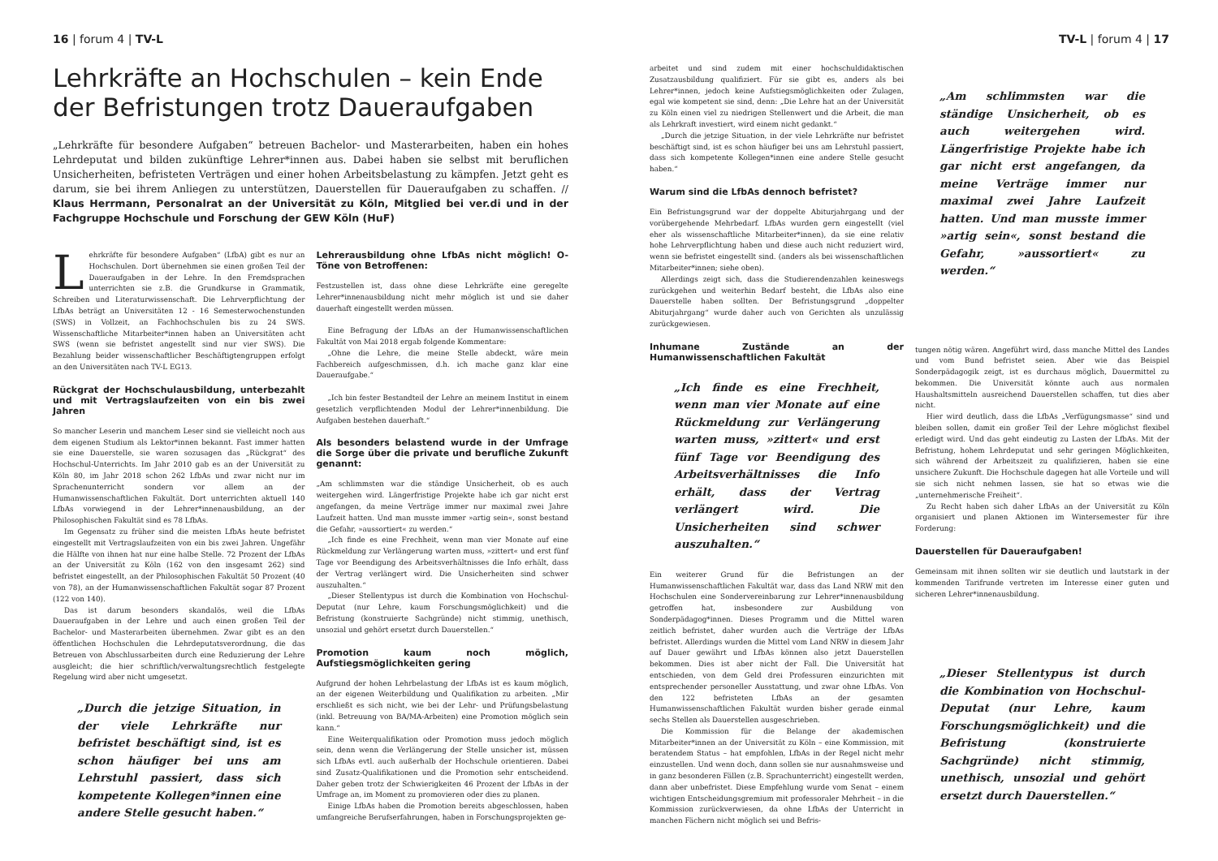16 | forum 4 | TV-L
Lehrkräfte an Hochschulen – kein Ende der Befristungen trotz Daueraufgaben
„Lehrkräfte für besondere Aufgaben“ betreuen Bachelor- und Masterarbeiten, haben ein hohes Lehrdeputat und bilden zukünftige Lehrer*innen aus. Dabei haben sie selbst mit beruflichen Unsicherheiten, befristeten Verträgen und einer hohen Arbeitsbelastung zu kämpfen. Jetzt geht es darum, sie bei ihrem Anliegen zu unterstützen, Dauerstellen für Daueraufgaben zu schaffen. // Klaus Herrmann, Personalrat an der Universität zu Köln, Mitglied bei ver.di und in der Fachgruppe Hochschule und Forschung der GEW Köln (HuF)
Lehrkräfte für besondere Aufgaben“ (LfbA) gibt es nur an Hochschulen. Dort übernehmen sie einen großen Teil der Daueraufgaben in der Lehre. In den Fremdsprachen unterrichten sie z.B. die Grundkurse in Grammatik, Schreiben und Literaturwissenschaft. Die Lehrverpflichtung der LfbAs beträgt an Universitäten 12 - 16 Semesterwochenstunden (SWS) in Vollzeit, an Fachhochschulen bis zu 24 SWS. Wissenschaftliche Mitarbeiter*innen haben an Universitäten acht SWS (wenn sie befristet angestellt sind nur vier SWS). Die Bezahlung beider wissenschaftlicher Beschäftigtengruppen erfolgt an den Universitäten nach TV-L EG13.
Rückgrat der Hochschulausbildung, unterbezahlt und mit Vertragslaufzeiten von ein bis zwei Jahren
So mancher Leserin und manchem Leser sind sie vielleicht noch aus dem eigenen Studium als Lektor*innen bekannt. Fast immer hatten sie eine Dauerstelle, sie waren sozusagen das „Rückgrat“ des Hochschul-Unterrichts. Im Jahr 2010 gab es an der Universität zu Köln 80, im Jahr 2018 schon 262 LfbAs und zwar nicht nur im Sprachenunterricht sondern vor allem an der Humanwissenschaftlichen Fakultät. Dort unterrichten aktuell 140 LfbAs vorwiegend in der Lehrer*innenausbildung, an der Philosophischen Fakultät sind es 78 LfbAs.
Im Gegensatz zu früher sind die meisten LfbAs heute befristet eingestellt mit Vertragslaufzeiten von ein bis zwei Jahren. Ungefähr die Hälfte von ihnen hat nur eine halbe Stelle. 72 Prozent der LfbAs an der Universität zu Köln (162 von den insgesamt 262) sind befristet eingestellt, an der Philosophischen Fakultät 50 Prozent (40 von 78), an der Humanwissenschaftlichen Fakultät sogar 87 Prozent (122 von 140).
Das ist darum besonders skandalös, weil die LfbAs Daueraufgaben in der Lehre und auch einen großen Teil der Bachelor- und Masterarbeiten übernehmen. Zwar gibt es an den öffentlichen Hochschulen die Lehrdeputatsverordnung, die das Betreuen von Abschlussarbeiten durch eine Reduzierung der Lehre ausgleicht; die hier schriftlich/verwaltungsrechtlich festgelegte Regelung wird aber nicht umgesetzt.
„Durch die jetzige Situation, in der viele Lehrkräfte nur befristet beschäftigt sind, ist es schon häufiger bei uns am Lehrstuhl passiert, dass sich kompetente Kollegen*innen eine andere Stelle gesucht haben.“
Lehrerausbildung ohne LfbAs nicht möglich! O-Töne von Betroffenen:
Festzustellen ist, dass ohne diese Lehrkräfte eine geregelte Lehrer*innenausbildung nicht mehr möglich ist und sie daher dauerhaft eingestellt werden müssen.
Eine Befragung der LfbAs an der Humanwissenschaftlichen Fakultät von Mai 2018 ergab folgende Kommentare:
„Ohne die Lehre, die meine Stelle abdeckt, wäre mein Fachbereich aufgeschmissen, d.h. ich mache ganz klar eine Daueraufgabe.“
„Ich bin fester Bestandteil der Lehre an meinem Institut in einem gesetzlich verpflichtenden Modul der Lehrer*innenbildung. Die Aufgaben bestehen dauerhaft.“
Als besonders belastend wurde in der Umfrage die Sorge über die private und berufliche Zukunft genannt:
„Am schlimmsten war die ständige Unsicherheit, ob es auch weitergehen wird. Längerfristige Projekte habe ich gar nicht erst angefangen, da meine Verträge immer nur maximal zwei Jahre Laufzeit hatten. Und man musste immer »artig sein«, sonst bestand die Gefahr, »aussortiert« zu werden.“
„Ich finde es eine Frechheit, wenn man vier Monate auf eine Rückmeldung zur Verlängerung warten muss, »zittert« und erst fünf Tage vor Beendigung des Arbeitsverhältnisses die Info erhält, dass der Vertrag verlängert wird. Die Unsicherheiten sind schwer auszuhalten.“
„Dieser Stellentypus ist durch die Kombination von Hochschul-Deputat (nur Lehre, kaum Forschungsmöglichkeit) und die Befristung (konstruierte Sachgründe) nicht stimmig, unethisch, unsozial und gehört ersetzt durch Dauerstellen.“
Promotion kaum noch möglich, Aufstiegsmöglichkeiten gering
Aufgrund der hohen Lehrbelastung der LfbAs ist es kaum möglich, an der eigenen Weiterbildung und Qualifikation zu arbeiten. „Mir erschließt es sich nicht, wie bei der Lehr- und Prüfungsbelastung (inkl. Betreuung von BA/MA-Arbeiten) eine Promotion möglich sein kann.“
Eine Weiterqualifikation oder Promotion muss jedoch möglich sein, denn wenn die Verlängerung der Stelle unsicher ist, müssen sich LfbAs evtl. auch außerhalb der Hochschule orientieren. Dabei sind Zusatz-Qualifikationen und die Promotion sehr entscheidend. Daher geben trotz der Schwierigkeiten 46 Prozent der LfbAs in der Umfrage an, im Moment zu promovieren oder dies zu planen.
Einige LfbAs haben die Promotion bereits abgeschlossen, haben umfangreiche Berufserfahrungen, haben in Forschungsprojekten ge-
TV-L | forum 4 | 17
arbeitet und sind zudem mit einer hochschuldidaktischen Zusatzausbildung qualifiziert. Für sie gibt es, anders als bei Lehrer*innen, jedoch keine Aufstiegsmöglichkeiten oder Zulagen, egal wie kompetent sie sind, denn: „Die Lehre hat an der Universität zu Köln einen viel zu niedrigen Stellenwert und die Arbeit, die man als Lehrkraft investiert, wird einem nicht gedankt.“
„Durch die jetzige Situation, in der viele Lehrkräfte nur befristet beschäftigt sind, ist es schon häufiger bei uns am Lehrstuhl passiert, dass sich kompetente Kollegen*innen eine andere Stelle gesucht haben.“
Warum sind die LfbAs dennoch befristet?
Ein Befristungsgrund war der doppelte Abiturjahrgang und der vorübergehende Mehrbedarf. LfbAs wurden gern eingestellt (viel eher als wissenschaftliche Mitarbeiter*innen), da sie eine relativ hohe Lehrverpflichtung haben und diese auch nicht reduziert wird, wenn sie befristet eingestellt sind. (anders als bei wissenschaftlichen Mitarbeiter*innen; siehe oben).
Allerdings zeigt sich, dass die Studierendenzahlen keineswegs zurückgehen und weiterhin Bedarf besteht, die LfbAs also eine Dauerstelle haben sollten. Der Befristungsgrund „doppelter Abiturjahrgang“ wurde daher auch von Gerichten als unzulässig zurückgewiesen.
Inhumane Zustände an der Humanwissenschaftlichen Fakultät
„Ich finde es eine Frechheit, wenn man vier Monate auf eine Rückmeldung zur Verlängerung warten muss, »zittert« und erst fünf Tage vor Beendigung des Arbeitsverhältnisses die Info erhält, dass der Vertrag verlängert wird. Die Unsicherheiten sind schwer auszuhalten.“
Ein weiterer Grund für die Befristungen an der Humanwissenschaftlichen Fakultät war, dass das Land NRW mit den Hochschulen eine Sondervereinbarung zur Lehrer*innenausbildung getroffen hat, insbesondere zur Ausbildung von Sonderpädagog*innen. Dieses Programm und die Mittel waren zeitlich befristet, daher wurden auch die Verträge der LfbAs befristet. Allerdings wurden die Mittel vom Land NRW in diesem Jahr auf Dauer gewährt und LfbAs können also jetzt Dauerstellen bekommen. Dies ist aber nicht der Fall. Die Universität hat entschieden, von dem Geld drei Professuren einzurichten mit entsprechender personeller Ausstattung, und zwar ohne LfbAs. Von den 122 befristeten LfbAs an der gesamten Humanwissenschaftlichen Fakultät wurden bisher gerade einmal sechs Stellen als Dauerstellen ausgeschrieben.
Die Kommission für die Belange der akademischen Mitarbeiter*innen an der Universität zu Köln – eine Kommission, mit beratendem Status – hat empfohlen, LfbAs in der Regel nicht mehr einzustellen. Und wenn doch, dann sollen sie nur ausnahmsweise und in ganz besonderen Fällen (z.B. Sprachunterricht) eingestellt werden, dann aber unbefristet. Diese Empfehlung wurde vom Senat – einem wichtigen Entscheidungsgremium mit professoraler Mehrheit – in die Kommission zurückverwiesen, da ohne LfbAs der Unterricht in manchen Fächern nicht möglich sei und Befris-
„Am schlimmsten war die ständige Unsicherheit, ob es auch weitergehen wird. Längerfristige Projekte habe ich gar nicht erst angefangen, da meine Verträge immer nur maximal zwei Jahre Laufzeit hatten. Und man musste immer »artig sein«, sonst bestand die Gefahr, »aussortiert« zu werden.“
tungen nötig wären. Angeführt wird, dass manche Mittel des Landes und vom Bund befristet seien. Aber wie das Beispiel Sonderpädagogik zeigt, ist es durchaus möglich, Dauermittel zu bekommen. Die Universität könnte auch aus normalen Haushaltsmitteln ausreichend Dauerstellen schaffen, tut dies aber nicht.
Hier wird deutlich, dass die LfbAs „Verfügungsmasse“ sind und bleiben sollen, damit ein großer Teil der Lehre möglichst flexibel erledigt wird. Und das geht eindeutig zu Lasten der LfbAs. Mit der Befristung, hohem Lehrdeputat und sehr geringen Möglichkeiten, sich während der Arbeitszeit zu qualifizieren, haben sie eine unsichere Zukunft. Die Hochschule dagegen hat alle Vorteile und will sie sich nicht nehmen lassen, sie hat so etwas wie die „unternehmerische Freiheit“.
Zu Recht haben sich daher LfbAs an der Universität zu Köln organisiert und planen Aktionen im Wintersemester für ihre Forderung:
Dauerstellen für Daueraufgaben!
Gemeinsam mit ihnen sollten wir sie deutlich und lautstark in der kommenden Tarifrunde vertreten im Interesse einer guten und sicheren Lehrer*innenausbildung.
„Dieser Stellentypus ist durch die Kombination von Hochschul-Deputat (nur Lehre, kaum Forschungsmöglichkeit) und die Befristung (konstruierte Sachgründe) nicht stimmig, unethisch, unsozial und gehört ersetzt durch Dauerstellen.“